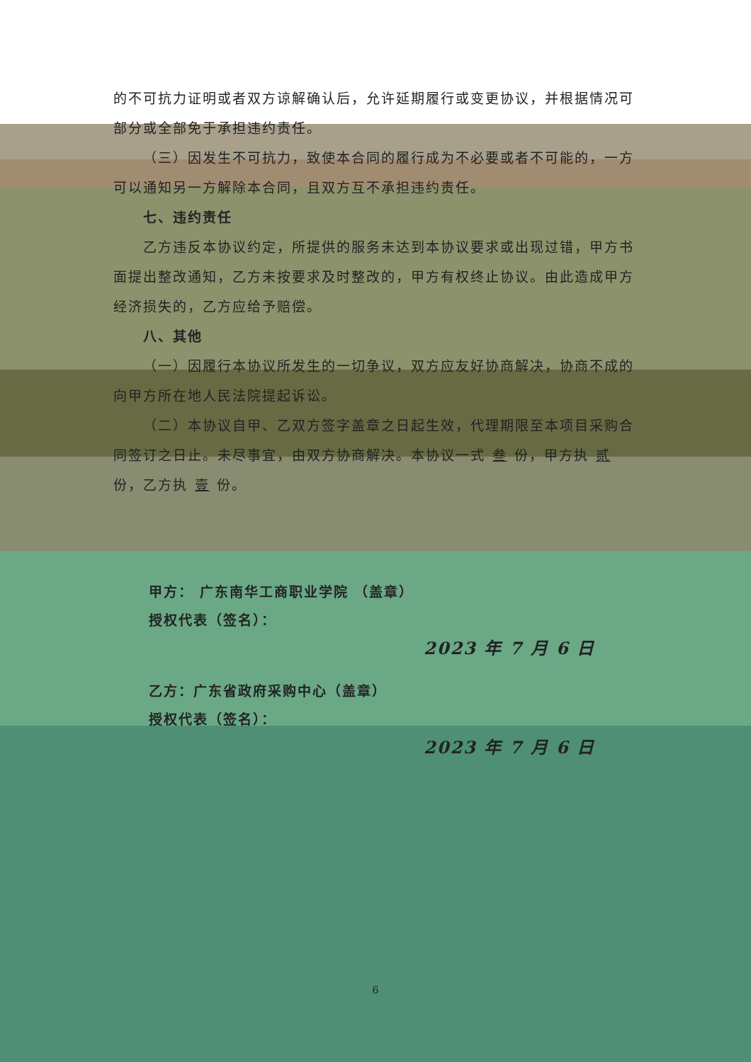的不可抗力证明或者双方谅解确认后，允许延期履行或变更协议，并根据情况可部分或全部免于承担违约责任。
（三）因发生不可抗力，致使本合同的履行成为不必要或者不可能的，一方可以通知另一方解除本合同，且双方互不承担违约责任。
七、违约责任
乙方违反本协议约定，所提供的服务未达到本协议要求或出现过错，甲方书面提出整改通知，乙方未按要求及时整改的，甲方有权终止协议。由此造成甲方经济损失的，乙方应给予赔偿。
八、其他
（一）因履行本协议所发生的一切争议，双方应友好协商解决，协商不成的向甲方所在地人民法院提起诉讼。
（二）本协议自甲、乙双方签字盖章之日起生效，代理期限至本项目采购合同签订之日止。未尽事宜，由双方协商解决。本协议一式 叁 份，甲方执 贰 份，乙方执 壹 份。
甲方： 广东南华工商职业学院 （盖章）
授权代表（签名）：
2023 年 7 月 6 日
乙方：广东省政府采购中心（盖章）
授权代表（签名）：
2023 年 7 月 6 日
6